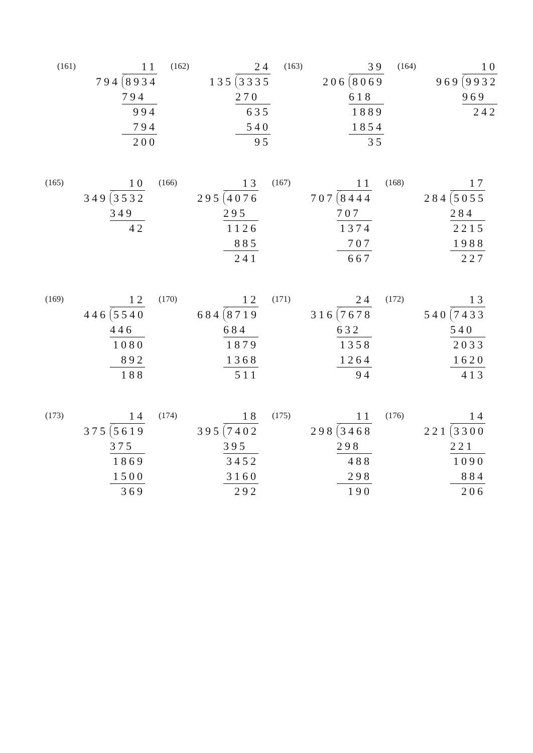(161)
11
794 8934
794
994
794
200
(162)
24
135 3335
270
635
540
95
(163)
39
206 8069
618
1889
1854
35
(164)
10
969 9932
969
242
(165)
10
349 3532
349
42
(166)
13
295 4076
295
1126
885
241
(167)
11
707 8444
707
1374
707
667
(168)
17
284 5055
284
2215
1988
227
(169)
12
446 5540
446
1080
892
188
(170)
12
684 8719
684
1879
1368
511
(171)
24
316 7678
632
1358
1264
94
(172)
13
540 7433
540
2033
1620
413
(173)
14
375 5619
375
1869
1500
369
(174)
18
395 7402
395
3452
3160
292
(175)
11
298 3468
298
488
298
190
(176)
14
221 3300
221
1090
884
206